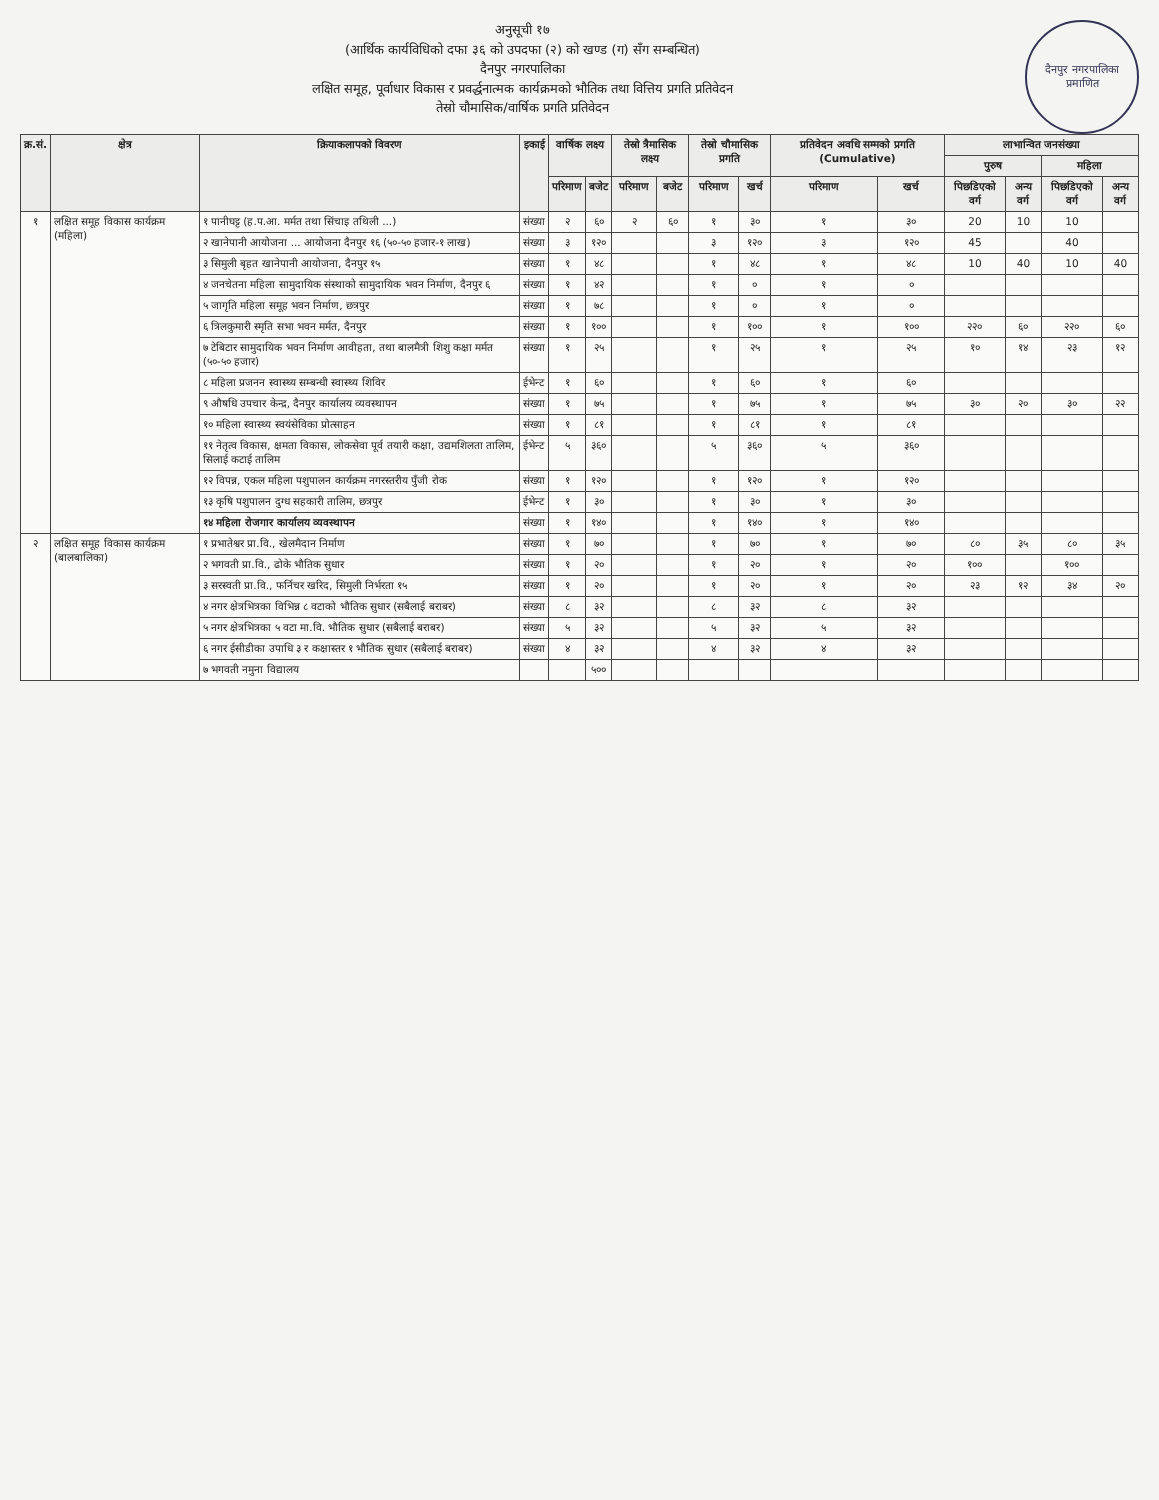दैनपुर नगरपालिका
प्रमाणित
अनुसूची १७
(आर्थिक कार्यविधिको दफा ३६ को उपदफा (२) को खण्ड (ग) सँग सम्बन्धित)
दैनपुर नगरपालिका
लक्षित समूह, पूर्वाधार विकास र प्रवर्द्धनात्मक कार्यक्रमको भौतिक तथा वित्तिय प्रगति प्रतिवेदन
तेस्रो चौमासिक/वार्षिक प्रगति प्रतिवेदन
| क्र.सं. | क्षेत्र | क्रियाकलापको विवरण | इकाई | वार्षिक लक्ष्य | | तेस्रो त्रैमासिक लक्ष्य | | तेस्रो चौमासिक प्रगति | | प्रतिवेदन अवधि सम्मको प्रगति (Cumulative) | | लाभान्वित जनसंख्या | | | |
| --- | --- | --- | --- | --- | --- | --- | --- | --- | --- | --- | --- | --- | --- | --- | --- |
| | | | | | | | | | | | | पुरुष | | महिला | |
| | | | | परिमाण | बजेट | परिमाण | बजेट | परिमाण | खर्च | परिमाण | खर्च | पिछडिएको वर्ग | अन्य वर्ग | पिछडिएको वर्ग | अन्य वर्ग |
| १ | लक्षित समूह विकास कार्यक्रम (महिला) | १ पानीघट्ट (ह.प.आ. मर्मत तथा सिंचाइ तथिली ...) | संख्या | २ | ६० | २ | ६० | १ | ३० | १ | ३० | 20 | 10 | 10 | |
| | | २ खानेपानी आयोजना ... आयोजना दैनपुर १६ (५०-५० हजार-१ लाख) | संख्या | ३ | १२० | | | ३ | १२० | ३ | १२० | 45 | | 40 | |
| | | ३ सिमुली बृहत खानेपानी आयोजना, दैनपुर १५ | संख्या | १ | ४८ | | | १ | ४८ | १ | ४८ | 10 | 40 | 10 | 40 |
| | | ४ जनचेतना महिला सामुदायिक संस्थाको सामुदायिक भवन निर्माण, दैनपुर ६ | संख्या | १ | ४२ | | | १ | ० | १ | ० | | | | |
| | | ५ जागृति महिला समूह भवन निर्माण, छत्रपुर | संख्या | १ | ७८ | | | १ | ० | १ | ० | | | | |
| | | ६ त्रिलकुमारी स्मृति सभा भवन मर्मत, दैनपुर | संख्या | १ | १०० | | | १ | १०० | १ | १०० | २२० | ६० | २२० | ६० |
| | | ७ टेबिटार सामुदायिक भवन निर्माण आवीहता, तथा बालमैत्री शिशु कक्षा मर्मत (५०-५० हजार) | संख्या | १ | २५ | | | १ | २५ | १ | २५ | १० | १४ | २३ | १२ |
| | | ८ महिला प्रजनन स्वास्थ्य सम्बन्धी स्वास्थ्य शिविर | ईभेन्ट | १ | ६० | | | १ | ६० | १ | ६० | | | | |
| | | ९ औषधि उपचार केन्द्र, दैनपुर कार्यालय व्यवस्थापन | संख्या | १ | ७५ | | | १ | ७५ | १ | ७५ | ३० | २० | ३० | २२ |
| | | १० महिला स्वास्थ्य स्वयंसेविका प्रोत्साहन | संख्या | १ | ८१ | | | १ | ८१ | १ | ८१ | | | | |
| | | ११ नेतृत्व विकास, क्षमता विकास, लोकसेवा पूर्व तयारी कक्षा, उद्यमशिलता तालिम, सिलाई कटाई तालिम | ईभेन्ट | ५ | ३६० | | | ५ | ३६० | ५ | ३६० | | | | |
| | | १२ विपन्न, एकल महिला पशुपालन कार्यक्रम नगरस्तरीय पुँजी रोक | संख्या | १ | १२० | | | १ | १२० | १ | १२० | | | | |
| | | १३ कृषि पशुपालन दुग्ध सहकारी तालिम, छत्रपुर | ईभेन्ट | १ | ३० | | | १ | ३० | १ | ३० | | | | |
| | | १४ महिला रोजगार कार्यालय व्यवस्थापन | संख्या | १ | १४० | | | १ | १४० | १ | १४० | | | | |
| २ | लक्षित समूह विकास कार्यक्रम (बालबालिका) | १ प्रभातेश्वर प्रा.वि., खेलमैदान निर्माण | संख्या | १ | ७० | | | १ | ७० | १ | ७० | ८० | ३५ | ८० | ३५ |
| | | २ भगवती प्रा.वि., ढोके भौतिक सुधार | संख्या | १ | २० | | | १ | २० | १ | २० | १०० | | १०० | |
| | | ३ सरस्वती प्रा.वि., फर्निचर खरिद, सिमुली निर्भरता १५ | संख्या | १ | २० | | | १ | २० | १ | २० | २३ | १२ | ३४ | २० |
| | | ४ नगर क्षेत्रभित्रका विभिन्न ८ वटाको भौतिक सुधार (सबैलाई बराबर) | संख्या | ८ | ३२ | | | ८ | ३२ | ८ | ३२ | | | | |
| | | ५ नगर क्षेत्रभित्रका ५ वटा मा.वि. भौतिक सुधार (सबैलाई बराबर) | संख्या | ५ | ३२ | | | ५ | ३२ | ५ | ३२ | | | | |
| | | ६ नगर ईसीडीका उपाधि ३ र कक्षास्तर १ भौतिक सुधार (सबैलाई बराबर) | संख्या | ४ | ३२ | | | ४ | ३२ | ४ | ३२ | | | | |
| | | ७ भगवती नमुना विद्यालय | | | ५०० | | | | | | | | | | |